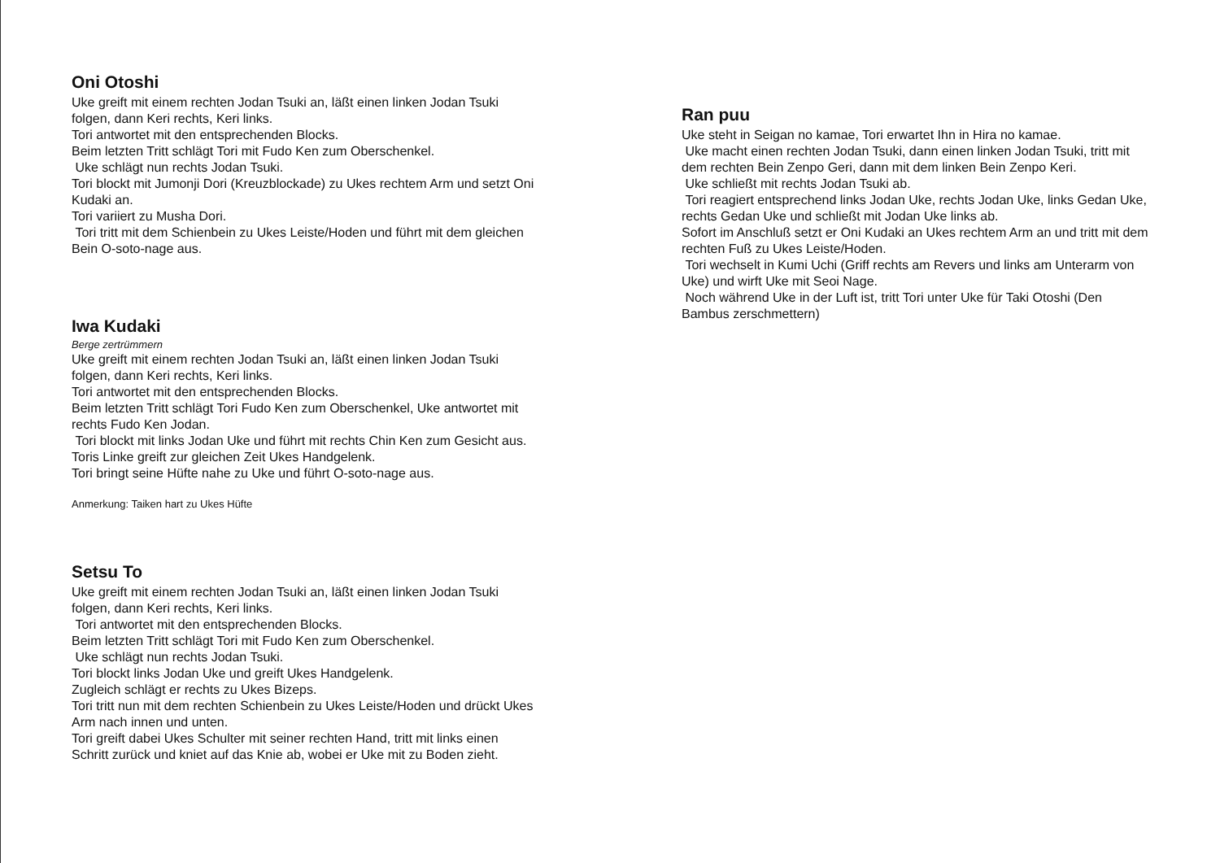Oni Otoshi
Uke greift mit einem rechten Jodan Tsuki an, läßt einen linken Jodan Tsuki folgen, dann Keri rechts, Keri links.
Tori antwortet mit den entsprechenden Blocks.
Beim letzten Tritt schlägt Tori mit Fudo Ken zum Oberschenkel.
Uke schlägt nun rechts Jodan Tsuki.
Tori blockt mit Jumonji Dori (Kreuzblockade) zu Ukes rechtem Arm und setzt Oni Kudaki an.
Tori variiert zu Musha Dori.
Tori tritt mit dem Schienbein zu Ukes Leiste/Hoden und führt mit dem gleichen Bein O-soto-nage aus.
Iwa Kudaki
Berge zertrümmern
Uke greift mit einem rechten Jodan Tsuki an, läßt einen linken Jodan Tsuki folgen, dann Keri rechts, Keri links.
Tori antwortet mit den entsprechenden Blocks.
Beim letzten Tritt schlägt Tori Fudo Ken zum Oberschenkel, Uke antwortet mit rechts Fudo Ken Jodan.
Tori blockt mit links Jodan Uke und führt mit rechts Chin Ken zum Gesicht aus.
Toris Linke greift zur gleichen Zeit Ukes Handgelenk.
Tori bringt seine Hüfte nahe zu Uke und führt O-soto-nage aus.
Anmerkung: Taiken hart zu Ukes Hüfte
Setsu To
Uke greift mit einem rechten Jodan Tsuki an, läßt einen linken Jodan Tsuki folgen, dann Keri rechts, Keri links.
Tori antwortet mit den entsprechenden Blocks.
Beim letzten Tritt schlägt Tori mit Fudo Ken zum Oberschenkel.
Uke schlägt nun rechts Jodan Tsuki.
Tori blockt links Jodan Uke und greift Ukes Handgelenk.
Zugleich schlägt er rechts zu Ukes Bizeps.
Tori tritt nun mit dem rechten Schienbein zu Ukes Leiste/Hoden und drückt Ukes Arm nach innen und unten.
Tori greift dabei Ukes Schulter mit seiner rechten Hand, tritt mit links einen Schritt zurück und kniet auf das Knie ab, wobei er Uke mit zu Boden zieht.
Ran puu
Uke steht in Seigan no kamae, Tori erwartet Ihn in Hira no kamae.
Uke macht einen rechten Jodan Tsuki, dann einen linken Jodan Tsuki, tritt mit dem rechten Bein Zenpo Geri, dann mit dem linken Bein Zenpo Keri.
Uke schließt mit rechts Jodan Tsuki ab.
Tori reagiert entsprechend links Jodan Uke, rechts Jodan Uke, links Gedan Uke, rechts Gedan Uke und schließt mit Jodan Uke links ab.
Sofort im Anschluß setzt er Oni Kudaki an Ukes rechtem Arm an und tritt mit dem rechten Fuß zu Ukes Leiste/Hoden.
Tori wechselt in Kumi Uchi (Griff rechts am Revers und links am Unterarm von Uke) und wirft Uke mit Seoi Nage.
Noch während Uke in der Luft ist, tritt Tori unter Uke für Taki Otoshi (Den Bambus zerschmettern)